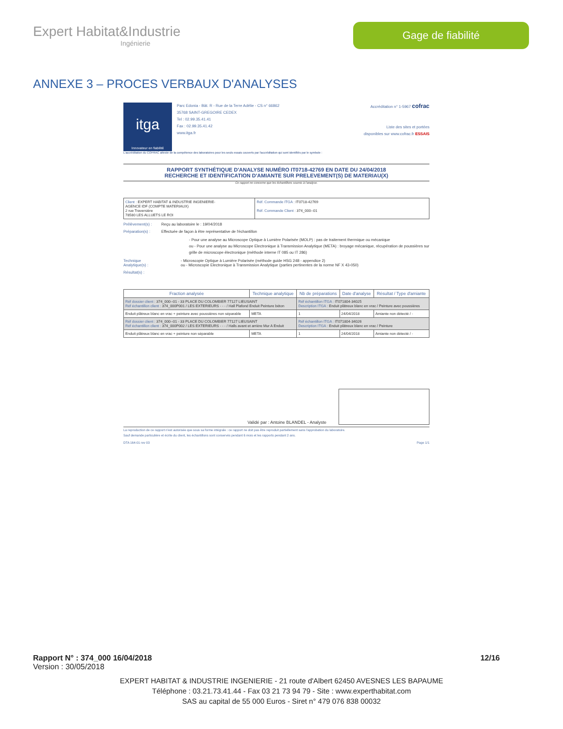Expert Habitat&Industrie
Ingénierie
Gage de fiabilité
ANNEXE 3 – PROCES VERBAUX D'ANALYSES
itga
Innovateur en fiabilité
Parc Edonia - Bât. R - Rue de la Terre Adélie - CS n° 66862
35768 SAINT-GREGOIRE CEDEX
Tel : 02.99.35.41.41
Fax : 02.99.35.41.42
www.itga.fr
Accréditation n° 1-5967 cofrac
Liste des sites et portées
disponibles sur www.cofrac.fr ESSAIS
L'accréditation du COFRAC atteste de la compétence des laboratoires pour les seuls essais couverts par l'accréditation qui sont identifiés par le symbole :
RAPPORT SYNTHÉTIQUE D'ANALYSE NUMÉRO IT0718-42769 EN DATE DU 24/04/2018
RECHERCHE ET IDENTIFICATION D'AMIANTE SUR PRELEVEMENT(S) DE MATERIAU(X)
Ce rapport ne concerne que les échantillons soumis à l'analyse.
| Client : EXPERT HABITAT & INDUSTRIE INGENIERIE- AGENCE IDF (COMPTE MATERIAUX) 2 rue Traversière 78580 LES ALLUETS LE ROI | Réf. Commande ITGA : IT0718-42769 Réf. Commande Client : 374_000--01 |
Prélèvement(s) : Reçu au laboratoire le : 19/04/2018
Préparation(s) : Effectuée de façon à être représentative de l'échantillon
- Pour une analyse au Microscope Optique à Lumière Polarisée (MOLP) : pas de traitement thermique ou mécanique
ou - Pour une analyse au Microscope Electronique à Transmission Analytique (META) : broyage mécanique, récupération de poussières sur grille de microscope électronique (méthode interne IT 085 ou IT 286)
Technique Analytique(s) : - Microscopie Optique à Lumière Polarisée (méthode guide HSG 248 - appendice 2)
ou - Microscopie Electronique à Transmission Analytique (parties pertinentes de la norme NF X 43-050)
Résultat(s) :
| Fraction analysée | Technique analytique | Nb de préparations | Date d'analyse | Résultat / Type d'amiante |
| --- | --- | --- | --- | --- |
| Réf dossier client : 374_000--01 - 33 PLACE DU COLOMBIER 77127 LIEUSAINT Réf échantillon client : 374_000P001 / LES EXTERIEURS - - - / Hall Plafond Enduit Peinture béton | | Réf échantillon ITGA : IT071804-34025 Description ITGA : Enduit plâtreux blanc en vrac / Peinture avec poussières | | |
| Enduit plâtreux blanc en vrac + peinture avec poussières non séparable | META | 1 | 24/04/2018 | Amiante non détecté / - |
| Réf dossier client : 374_000--01 - 33 PLACE DU COLOMBIER 77127 LIEUSAINT Réf échantillon client : 374_000P002 / LES EXTERIEURS - - - / Halls avant et arrière Mur A Enduit | | Réf échantillon ITGA : IT071804-34026 Description ITGA : Enduit plâtreux blanc en vrac / Peinture | | |
| Enduit plâtreux blanc en vrac + peinture non séparable | META | 1 | 24/04/2018 | Amiante non détecté / - |
Validé par : Antoine BLANDEL - Analyste
La reproduction de ce rapport n'est autorisée que sous sa forme intégrale : ce rapport ne doit pas être reproduit partiellement sans l'approbation du laboratoire.
Sauf demande particulière et écrite du client, les échantillons sont conservés pendant 6 mois et les rapports pendant 2 ans.
DTA 164-01 rev 03 Page 1/1
Rapport N° : 374_000 16/04/2018 12/16
Version : 30/05/2018
EXPERT HABITAT & INDUSTRIE INGENIERIE - 21 route d'Albert 62450 AVESNES LES BAPAUME
Téléphone : 03.21.73.41.44 - Fax 03 21 73 94 79 - Site : www.experthabitat.com
SAS au capital de 55 000 Euros - Siret n° 479 076 838 00032